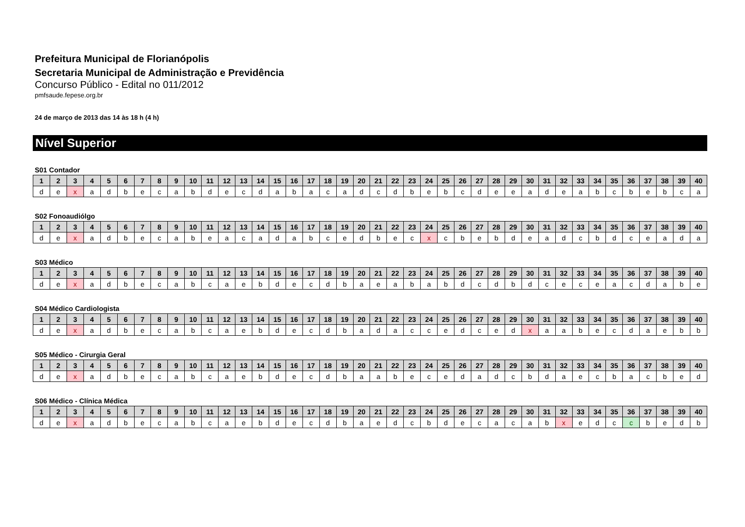Prefeitura Municipal de Florianópolis
Secretaria Municipal de Administração e Previdência
Concurso Público - Edital no 011/2012
pmfsaude.fepese.org.br
24 de março de 2013 das 14 às 18 h (4 h)
Nível Superior
S01 Contador
| 1 | 2 | 3 | 4 | 5 | 6 | 7 | 8 | 9 | 10 | 11 | 12 | 13 | 14 | 15 | 16 | 17 | 18 | 19 | 20 | 21 | 22 | 23 | 24 | 25 | 26 | 27 | 28 | 29 | 30 | 31 | 32 | 33 | 34 | 35 | 36 | 37 | 38 | 39 | 40 |
| --- | --- | --- | --- | --- | --- | --- | --- | --- | --- | --- | --- | --- | --- | --- | --- | --- | --- | --- | --- | --- | --- | --- | --- | --- | --- | --- | --- | --- | --- | --- | --- | --- | --- | --- | --- | --- | --- | --- | --- |
| d | e | x | a | d | b | e | c | a | b | d | e | c | d | a | b | a | c | a | d | c | d | b | e | b | c | d | e | e | a | d | e | a | b | c | b | e | b | c | a |
S02 Fonoaudiólgo
| 1 | 2 | 3 | 4 | 5 | 6 | 7 | 8 | 9 | 10 | 11 | 12 | 13 | 14 | 15 | 16 | 17 | 18 | 19 | 20 | 21 | 22 | 23 | 24 | 25 | 26 | 27 | 28 | 29 | 30 | 31 | 32 | 33 | 34 | 35 | 36 | 37 | 38 | 39 | 40 |
| --- | --- | --- | --- | --- | --- | --- | --- | --- | --- | --- | --- | --- | --- | --- | --- | --- | --- | --- | --- | --- | --- | --- | --- | --- | --- | --- | --- | --- | --- | --- | --- | --- | --- | --- | --- | --- | --- | --- | --- |
| d | e | x | a | d | b | e | c | a | b | e | a | c | a | d | a | b | c | e | d | b | e | c | x | c | b | e | b | d | e | a | d | c | b | d | c | e | a | d | a |
S03 Médico
| 1 | 2 | 3 | 4 | 5 | 6 | 7 | 8 | 9 | 10 | 11 | 12 | 13 | 14 | 15 | 16 | 17 | 18 | 19 | 20 | 21 | 22 | 23 | 24 | 25 | 26 | 27 | 28 | 29 | 30 | 31 | 32 | 33 | 34 | 35 | 36 | 37 | 38 | 39 | 40 |
| --- | --- | --- | --- | --- | --- | --- | --- | --- | --- | --- | --- | --- | --- | --- | --- | --- | --- | --- | --- | --- | --- | --- | --- | --- | --- | --- | --- | --- | --- | --- | --- | --- | --- | --- | --- | --- | --- | --- | --- |
| d | e | x | a | d | b | e | c | a | b | c | a | e | b | d | e | c | d | b | a | e | a | b | a | b | d | c | d | b | d | c | e | c | e | a | c | d | a | b | e |
S04 Médico Cardiologista
| 1 | 2 | 3 | 4 | 5 | 6 | 7 | 8 | 9 | 10 | 11 | 12 | 13 | 14 | 15 | 16 | 17 | 18 | 19 | 20 | 21 | 22 | 23 | 24 | 25 | 26 | 27 | 28 | 29 | 30 | 31 | 32 | 33 | 34 | 35 | 36 | 37 | 38 | 39 | 40 |
| --- | --- | --- | --- | --- | --- | --- | --- | --- | --- | --- | --- | --- | --- | --- | --- | --- | --- | --- | --- | --- | --- | --- | --- | --- | --- | --- | --- | --- | --- | --- | --- | --- | --- | --- | --- | --- | --- | --- | --- |
| d | e | x | a | d | b | e | c | a | b | c | a | e | b | d | e | c | d | b | a | d | a | c | c | e | d | c | e | d | x | a | a | b | e | c | d | a | e | b | b |
S05 Médico - Cirurgia Geral
| 1 | 2 | 3 | 4 | 5 | 6 | 7 | 8 | 9 | 10 | 11 | 12 | 13 | 14 | 15 | 16 | 17 | 18 | 19 | 20 | 21 | 22 | 23 | 24 | 25 | 26 | 27 | 28 | 29 | 30 | 31 | 32 | 33 | 34 | 35 | 36 | 37 | 38 | 39 | 40 |
| --- | --- | --- | --- | --- | --- | --- | --- | --- | --- | --- | --- | --- | --- | --- | --- | --- | --- | --- | --- | --- | --- | --- | --- | --- | --- | --- | --- | --- | --- | --- | --- | --- | --- | --- | --- | --- | --- | --- | --- |
| d | e | x | a | d | b | e | c | a | b | c | a | e | b | d | e | c | d | b | a | a | b | e | c | e | d | a | d | c | b | d | a | e | c | b | a | c | b | e | d |
S06 Médico - Clínica Médica
| 1 | 2 | 3 | 4 | 5 | 6 | 7 | 8 | 9 | 10 | 11 | 12 | 13 | 14 | 15 | 16 | 17 | 18 | 19 | 20 | 21 | 22 | 23 | 24 | 25 | 26 | 27 | 28 | 29 | 30 | 31 | 32 | 33 | 34 | 35 | 36 | 37 | 38 | 39 | 40 |
| --- | --- | --- | --- | --- | --- | --- | --- | --- | --- | --- | --- | --- | --- | --- | --- | --- | --- | --- | --- | --- | --- | --- | --- | --- | --- | --- | --- | --- | --- | --- | --- | --- | --- | --- | --- | --- | --- | --- | --- |
| d | e | x | a | d | b | e | c | a | b | c | a | e | b | d | e | c | d | b | a | e | d | c | b | d | e | c | a | c | a | b | x | e | d | c | c | b | e | d | b |